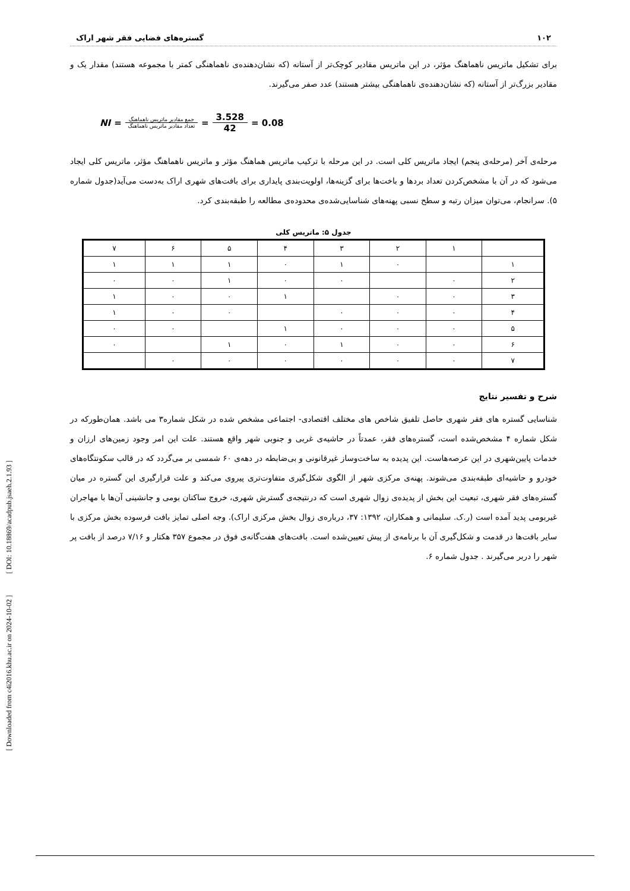[ Downloaded from c4i2016.khu.ac.ir on 2024-10-02 ] [ DOI: 10.18869/acadpub.jsaeh.2.1.93 ]
۱۰۲ گستره‌های فضایی فقر شهر اراک
برای تشکیل ماتریس ناهماهنگ مؤثر، در این ماتریس مقادیر کوچک‌تر از آستانه (که نشان‌دهنده‌ی ناهماهنگی کمتر با مجموعه هستند) مقدار یک و مقادیر بزرگ‌تر از آستانه (که نشان‌دهنده‌ی ناهماهنگی بیشتر هستند) عدد صفر می‌گیرند.
NI = جمع مقادیر ماتریس ناهماهنگ تعداد مقادیر ماتریس ناهماهنگ = 3.528 42 = 0.08
مرحله‌ی آخر (مرحله‌ی پنجم) ایجاد ماتریس کلی است. در این مرحله با ترکیب ماتریس هماهنگ مؤثر و ماتریس ناهماهنگ مؤثر، ماتریس کلی ایجاد می‌شود که در آن با مشخص‌کردن تعداد بردها و باخت‌ها برای گزینه‌ها، اولویت‌بندی پایداری برای بافت‌های شهری اراک به‌دست می‌آید(جدول شماره ۵). سرانجام، می‌توان میزان رتبه و سطح نسبی پهنه‌های شناسایی‌شده‌ی محدوده‌ی مطالعه را طبقه‌بندی کرد.
جدول ۵: ماتریس کلی
| | ۱ | ۲ | ۳ | ۴ | ۵ | ۶ | ۷ |
| ۱ | | ۰ | ۱ | ۰ | ۱ | ۱ | ۱ |
| ۲ | ۰ | | ۰ | ۰ | ۱ | ۰ | ۰ |
| ۳ | ۰ | ۰ | | ۱ | ۰ | ۰ | ۱ |
| ۴ | ۰ | ۰ | ۰ | | ۰ | ۰ | ۱ |
| ۵ | ۰ | ۰ | ۰ | ۱ | | ۰ | ۰ |
| ۶ | ۰ | ۰ | ۱ | ۰ | ۱ | | ۰ |
| ۷ | ۰ | ۰ | ۰ | ۰ | ۰ | ۰ | |
شرح و تفسیر نتایج
شناسایی گستره های فقر شهری حاصل تلفیق شاخص های مختلف اقتصادی- اجتماعی مشخص شده در شکل شماره۳ می باشد. همان‌طورکه در شکل شماره ۴ مشخص‌شده است، گستره‌های فقر، عمدتاً در حاشیه‌ی غربی و جنوبی شهر واقع هستند. علت این امر وجود زمین‌های ارزان و خدمات پایین‌شهری در این عرصه‌هاست. این پدیده به ساخت‌وساز غیرقانونی و بی‌ضابطه در دهه‌ی ۶۰ شمسی بر می‌گردد که در قالب سکونتگاه‌های خودرو و حاشیه‌ای طبقه‌بندی می‌شوند. پهنه‌ی مرکزی شهر از الگوی شکل‌گیری متفاوت‌تری پیروی می‌کند و علت قرارگیری این گستره در میان گستره‌های فقر شهری، تبعیت این بخش از پدیده‌ی زوال شهری است که درنتیجه‌ی گسترش شهری، خروج ساکنان بومی و جانشینی آن‌ها با مهاجران غیربومی پدید آمده است (ر.ک. سلیمانی و همکاران، ۱۳۹۲: ۳۷، درباره‌ی زوال بخش مرکزی اراک). وجه اصلی تمایز بافت فرسوده بخش مرکزی با سایر بافت‌ها در قدمت و شکل‌گیری آن با برنامه‌ی از پیش تعیین‌شده است. بافت‌های هفت‌گانه‌ی فوق در مجموع ۳۵۷ هکتار و ۷/۱۶ درصد از بافت پر شهر را دربر می‌گیرند . جدول شماره ۶.